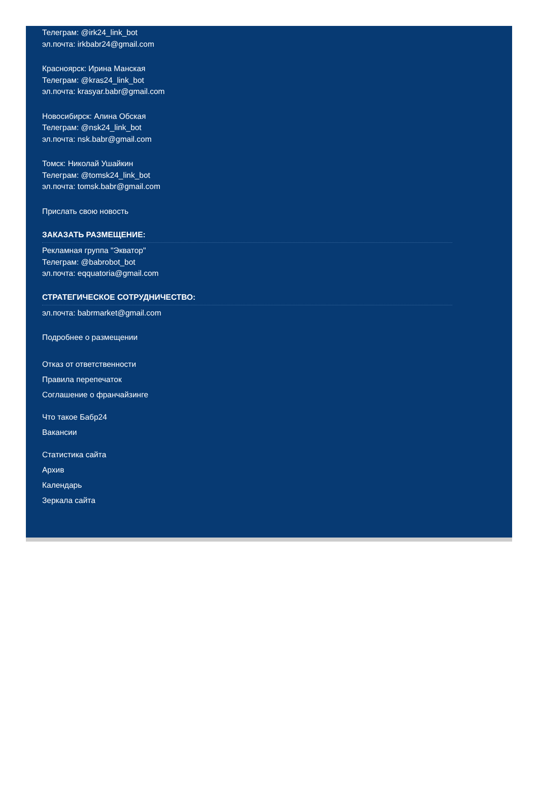Телеграм: @irk24_link_bot
эл.почта: irkbabr24@gmail.com
Красноярск: Ирина Манская
Телеграм: @kras24_link_bot
эл.почта: krasyar.babr@gmail.com
Новосибирск: Алина Обская
Телеграм: @nsk24_link_bot
эл.почта: nsk.babr@gmail.com
Томск: Николай Ушайкин
Телеграм: @tomsk24_link_bot
эл.почта: tomsk.babr@gmail.com
Прислать свою новость
ЗАКАЗАТЬ РАЗМЕЩЕНИЕ:
Рекламная группа "Экватор"
Телеграм: @babrobot_bot
эл.почта: eqquatoria@gmail.com
СТРАТЕГИЧЕСКОЕ СОТРУДНИЧЕСТВО:
эл.почта: babrmarket@gmail.com
Подробнее о размещении
Отказ от ответственности
Правила перепечаток
Соглашение о франчайзинге
Что такое Бабр24
Вакансии
Статистика сайта
Архив
Календарь
Зеркала сайта